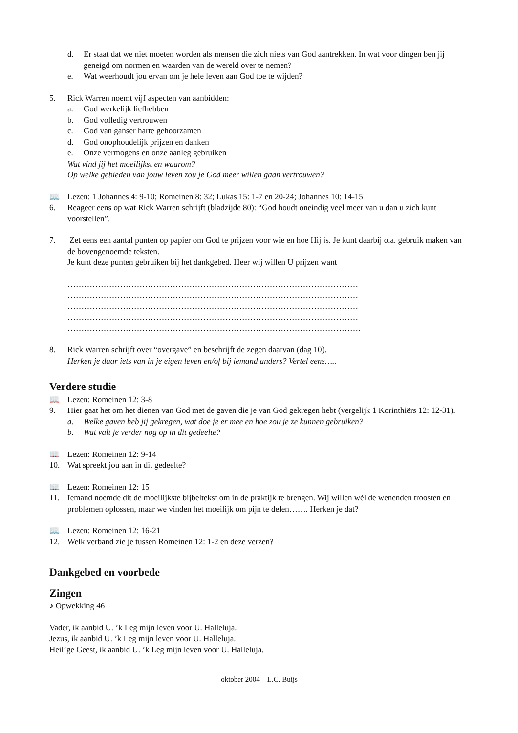d. Er staat dat we niet moeten worden als mensen die zich niets van God aantrekken. In wat voor dingen ben jij geneigd om normen en waarden van de wereld over te nemen?
e. Wat weerhoudt jou ervan om je hele leven aan God toe te wijden?
5. Rick Warren noemt vijf aspecten van aanbidden:
a. God werkelijk liefhebben
b. God volledig vertrouwen
c. God van ganser harte gehoorzamen
d. God onophoudelijk prijzen en danken
e. Onze vermogens en onze aanleg gebruiken
Wat vind jij het moeilijkst en waarom?
Op welke gebieden van jouw leven zou je God meer willen gaan vertrouwen?
📖 Lezen: 1 Johannes 4: 9-10; Romeinen 8: 32; Lukas 15: 1-7 en 20-24; Johannes 10: 14-15
6. Reageer eens op wat Rick Warren schrijft (bladzijde 80): “God houdt oneindig veel meer van u dan u zich kunt voorstellen”.
7. Zet eens een aantal punten op papier om God te prijzen voor wie en hoe Hij is. Je kunt daarbij o.a. gebruik maken van de bovengenoemde teksten.
Je kunt deze punten gebruiken bij het dankgebed. Heer wij willen U prijzen want
……………………………………………………………………………………………
……………………………………………………………………………………………
……………………………………………………………………………………………
……………………………………………………………………………………………
…………………………………………………………………………………………….
8. Rick Warren schrijft over “overgave” en beschrijft de zegen daarvan (dag 10).
Herken je daar iets van in je eigen leven en/of bij iemand anders? Vertel eens…..
Verdere studie
📖 Lezen: Romeinen 12: 3-8
9. Hier gaat het om het dienen van God met de gaven die je van God gekregen hebt (vergelijk 1 Korinthiërs 12: 12-31).
a. Welke gaven heb jij gekregen, wat doe je er mee en hoe zou je ze kunnen gebruiken?
b. Wat valt je verder nog op in dit gedeelte?
📖 Lezen: Romeinen 12: 9-14
10. Wat spreekt jou aan in dit gedeelte?
📖 Lezen: Romeinen 12: 15
11. Iemand noemde dit de moeilijkste bijbeltekst om in de praktijk te brengen. Wij willen wél de wenenden troosten en problemen oplossen, maar we vinden het moeilijk om pijn te delen……. Herken je dat?
📖 Lezen: Romeinen 12: 16-21
12. Welk verband zie je tussen Romeinen 12: 1-2 en deze verzen?
Dankgebed en voorbede
Zingen
♪ Opwekking 46
Vader, ik aanbid U. ’k Leg mijn leven voor U. Halleluja.
Jezus, ik aanbid U. ’k Leg mijn leven voor U. Halleluja.
Heil’ge Geest, ik aanbid U. ’k Leg mijn leven voor U. Halleluja.
oktober 2004 – L.C. Buijs